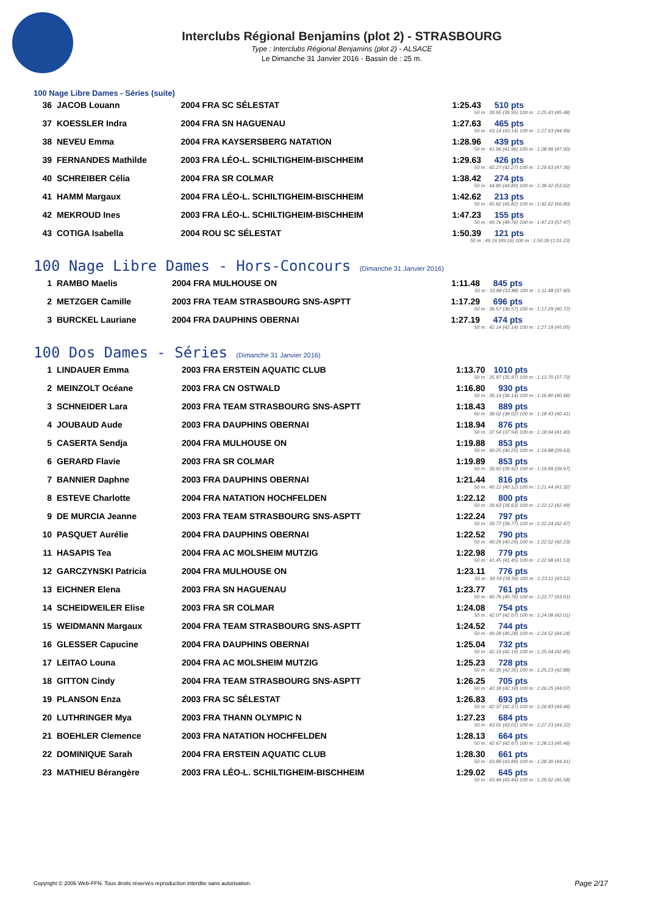Interclubs Régional Benjamins (plot 2) - STRASBOURG
Type : Interclubs Régional Benjamins (plot 2) - ALSACE
Le Dimanche 31 Janvier 2016 - Bassin de : 25 m.
100 Nage Libre Dames - Séries (suite)
| 36 | JACOB Louann | 2004 FRA SC SÉLESTAT | 1:25.43 510 pts 50 m : 39.95 (39.95) 100 m : 1:25.43 (45.48) |
| 37 | KOESSLER Indra | 2004 FRA SN HAGUENAU | 1:27.63 465 pts 50 m : 43.14 (43.14) 100 m : 1:27.63 (44.49) |
| 38 | NEVEU Emma | 2004 FRA KAYSERSBERG NATATION | 1:28.96 439 pts 50 m : 41.96 (41.96) 100 m : 1:28.96 (47.00) |
| 39 | FERNANDES Mathilde | 2003 FRA LÉO-L. SCHILTIGHEIM-BISCHHEIM | 1:29.63 426 pts 50 m : 42.27 (42.27) 100 m : 1:29.63 (47.36) |
| 40 | SCHREIBER Célia | 2004 FRA SR COLMAR | 1:38.42 274 pts 50 m : 44.80 (44.80) 100 m : 1:38.42 (53.62) |
| 41 | HAMM Margaux | 2004 FRA LÉO-L. SCHILTIGHEIM-BISCHHEIM | 1:42.62 213 pts 50 m : 45.82 (45.82) 100 m : 1:42.62 (56.80) |
| 42 | MEKROUD Ines | 2003 FRA LÉO-L. SCHILTIGHEIM-BISCHHEIM | 1:47.23 155 pts 50 m : 49.76 (49.76) 100 m : 1:47.23 (57.47) |
| 43 | COTIGA Isabella | 2004 ROU SC SÉLESTAT | 1:50.39 121 pts 50 m : 49.16 (49.16) 100 m : 1:50.39 (1:01.23) |
100 Nage Libre Dames - Hors-Concours (Dimanche 31 Janvier 2016)
| 1 | RAMBO Maelis | 2004 FRA MULHOUSE ON | 1:11.48 845 pts 50 m : 33.88 (33.88) 100 m : 1:11.48 (37.60) |
| 2 | METZGER Camille | 2003 FRA TEAM STRASBOURG SNS-ASPTT | 1:17.29 696 pts 50 m : 36.57 (36.57) 100 m : 1:17.29 (40.72) |
| 3 | BURCKEL Lauriane | 2004 FRA DAUPHINS OBERNAI | 1:27.19 474 pts 50 m : 42.14 (42.14) 100 m : 1:27.19 (45.05) |
100 Dos Dames - Séries (Dimanche 31 Janvier 2016)
| 1 | LINDAUER Emma | 2003 FRA ERSTEIN AQUATIC CLUB | 1:13.70 1010 pts 50 m : 35.97 (35.97) 100 m : 1:13.70 (37.73) |
| 2 | MEINZOLT Océane | 2003 FRA CN OSTWALD | 1:16.80 930 pts 50 m : 36.14 (36.14) 100 m : 1:16.80 (40.66) |
| 3 | SCHNEIDER Lara | 2003 FRA TEAM STRASBOURG SNS-ASPTT | 1:18.43 889 pts 50 m : 38.02 (38.02) 100 m : 1:18.43 (40.41) |
| 4 | JOUBAUD Aude | 2003 FRA DAUPHINS OBERNAI | 1:18.94 876 pts 50 m : 37.54 (37.54) 100 m : 1:18.94 (41.40) |
| 5 | CASERTA Sendja | 2004 FRA MULHOUSE ON | 1:19.88 853 pts 50 m : 40.25 (40.25) 100 m : 1:19.88 (39.63) |
| 6 | GERARD Flavie | 2003 FRA SR COLMAR | 1:19.89 853 pts 50 m : 39.92 (39.92) 100 m : 1:19.89 (39.97) |
| 7 | BANNIER Daphne | 2003 FRA DAUPHINS OBERNAI | 1:21.44 816 pts 50 m : 40.12 (40.12) 100 m : 1:21.44 (41.32) |
| 8 | ESTEVE Charlotte | 2004 FRA NATATION HOCHFELDEN | 1:22.12 800 pts 50 m : 39.63 (39.63) 100 m : 1:22.12 (42.49) |
| 9 | DE MURCIA Jeanne | 2003 FRA TEAM STRASBOURG SNS-ASPTT | 1:22.24 797 pts 50 m : 39.77 (39.77) 100 m : 1:22.24 (42.47) |
| 10 | PASQUET Aurélie | 2004 FRA DAUPHINS OBERNAI | 1:22.52 790 pts 50 m : 40.29 (40.29) 100 m : 1:22.52 (42.23) |
| 11 | HASAPIS Tea | 2004 FRA AC MOLSHEIM MUTZIG | 1:22.98 779 pts 50 m : 41.45 (41.45) 100 m : 1:22.98 (41.53) |
| 12 | GARCZYNSKI Patricia | 2004 FRA MULHOUSE ON | 1:23.11 776 pts 50 m : 39.59 (39.59) 100 m : 1:23.11 (43.52) |
| 13 | EICHNER Elena | 2003 FRA SN HAGUENAU | 1:23.77 761 pts 50 m : 40.76 (40.76) 100 m : 1:23.77 (43.01) |
| 14 | SCHEIDWEILER Elise | 2003 FRA SR COLMAR | 1:24.08 754 pts 50 m : 42.07 (42.07) 100 m : 1:24.08 (42.01) |
| 15 | WEIDMANN Margaux | 2004 FRA TEAM STRASBOURG SNS-ASPTT | 1:24.52 744 pts 50 m : 40.28 (40.28) 100 m : 1:24.52 (44.24) |
| 16 | GLESSER Capucine | 2004 FRA DAUPHINS OBERNAI | 1:25.04 732 pts 50 m : 42.19 (42.19) 100 m : 1:25.04 (42.85) |
| 17 | LEITAO Louna | 2004 FRA AC MOLSHEIM MUTZIG | 1:25.23 728 pts 50 m : 42.35 (42.35) 100 m : 1:25.23 (42.88) |
| 18 | GITTON Cindy | 2004 FRA TEAM STRASBOURG SNS-ASPTT | 1:26.25 705 pts 50 m : 42.18 (42.18) 100 m : 1:26.25 (44.07) |
| 19 | PLANSON Enza | 2003 FRA SC SÉLESTAT | 1:26.83 693 pts 50 m : 42.37 (42.37) 100 m : 1:26.83 (44.46) |
| 20 | LUTHRINGER Mya | 2003 FRA THANN OLYMPIC N | 1:27.23 684 pts 50 m : 43.01 (43.01) 100 m : 1:27.23 (44.22) |
| 21 | BOEHLER Clemence | 2003 FRA NATATION HOCHFELDEN | 1:28.13 664 pts 50 m : 42.67 (42.67) 100 m : 1:28.13 (45.46) |
| 22 | DOMINIQUE Sarah | 2004 FRA ERSTEIN AQUATIC CLUB | 1:28.30 661 pts 50 m : 43.89 (43.89) 100 m : 1:28.30 (44.41) |
| 23 | MATHIEU Bérangère | 2003 FRA LÉO-L. SCHILTIGHEIM-BISCHHEIM | 1:29.02 645 pts 50 m : 43.44 (43.44) 100 m : 1:29.02 (45.58) |
Copyright © 2006 Web-FFN. Tous droits réservés reproduction interdite sans autorisation.
Page 2/17